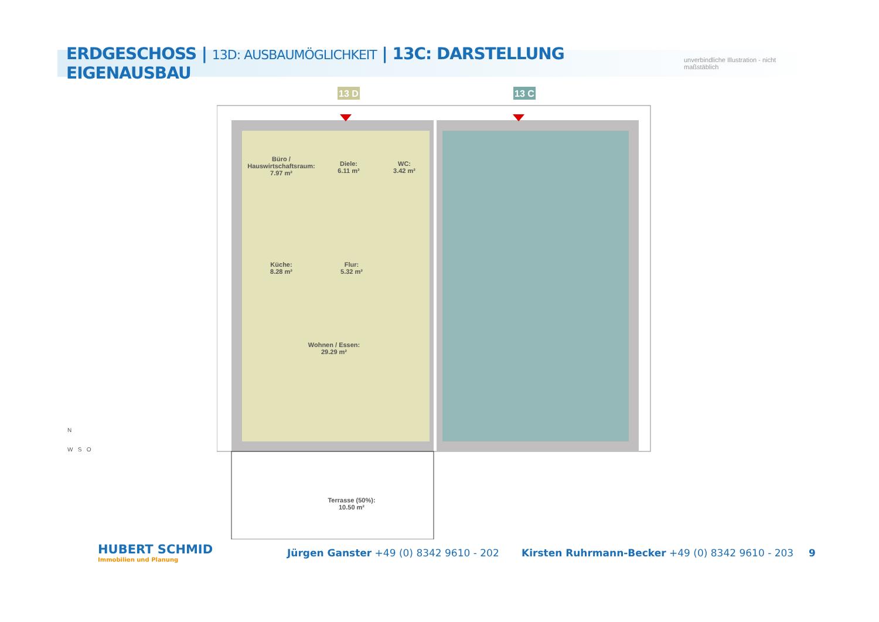ERDGESCHOSS | 13D: AUSBAUMÖGLICHKEIT | 13C: DARSTELLUNG EIGENAUSBAU
unverbindliche Illustration - nicht maßstäblich
13 D
13 C
Büro /
Hauswirtschaftsraum:
7.97 m²
Diele:
6.11 m²
WC:
3.42 m²
Küche:
8.28 m²
Flur:
5.32 m²
Wohnen / Essen:
29.29 m²
Terrasse (50%):
10.50 m²
N
W S O
HUBERT SCHMID
Immobilien und Planung
Jürgen Ganster +49 (0) 8342 9610 - 202 Kirsten Ruhrmann-Becker +49 (0) 8342 9610 - 203 9